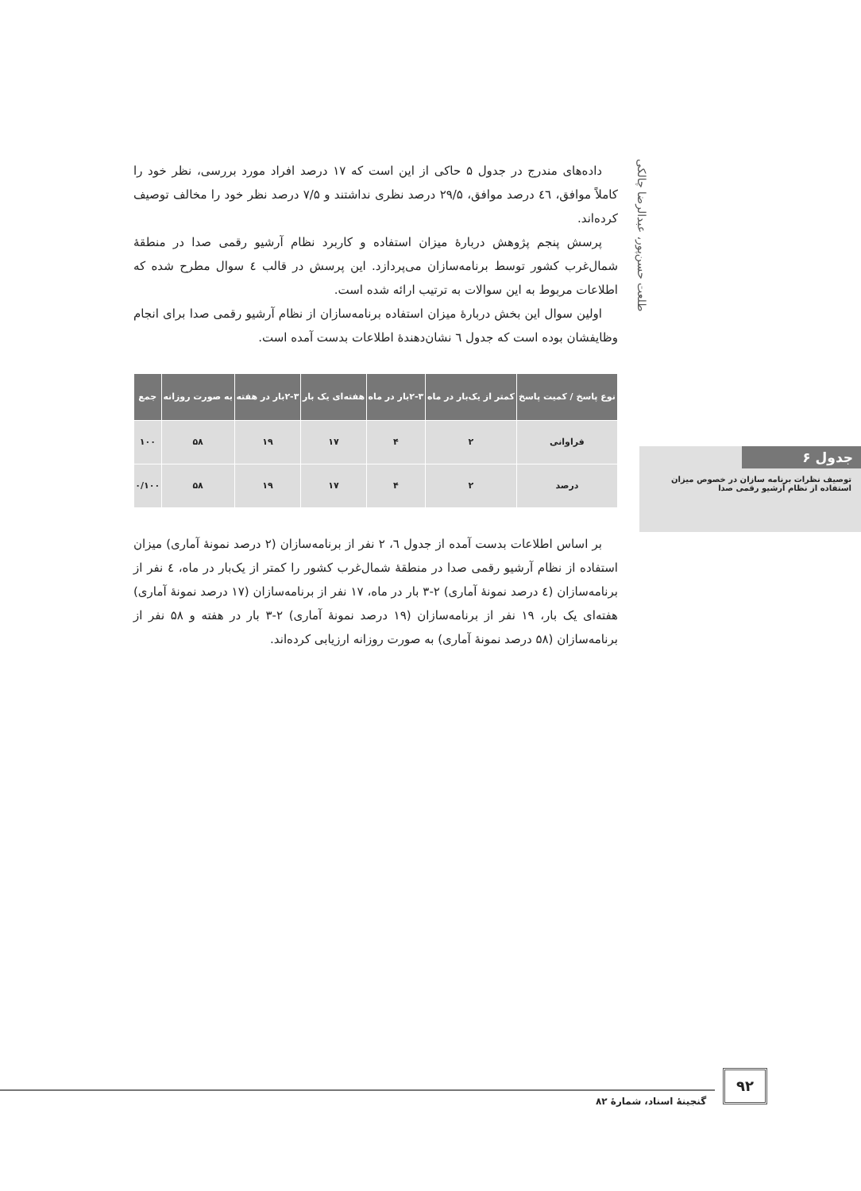طلعت حسن‌پور، عبدالرضا چالکی
داده‌های مندرج در جدول ۵ حاکی از این است که ۱۷ درصد افراد مورد بررسی، نظر خود را کاملاً موافق، ٤٦ درصد موافق، ۲۹/۵ درصد نظری نداشتند و ۷/۵ درصد نظر خود را مخالف توصیف کرده‌اند.
پرسش پنجم پژوهش دربارهٔ میزان استفاده و کاربرد نظام آرشیو رقمی صدا در منطقهٔ شمال‌غرب کشور توسط برنامه‌سازان می‌پردازد. این پرسش در قالب ٤ سوال مطرح شده که اطلاعات مربوط به این سوالات به ترتیب ارائه شده است.
اولین سوال این بخش دربارهٔ میزان استفاده برنامه‌سازان از نظام آرشیو رقمی صدا برای انجام وظایفشان بوده است که جدول ٦ نشان‌دهندهٔ اطلاعات بدست آمده است.
| نوع پاسخ / کمیت پاسخ | کمتر از یک‌بار در ماه | ۲-۳بار در ماه | هفته‌ای یک بار | ۲-۳بار در هفته | به صورت روزانه | جمع |
| --- | --- | --- | --- | --- | --- | --- |
| فراوانی | ۲ | ۴ | ۱۷ | ۱۹ | ۵۸ | ۱۰۰ |
| درصد | ۲ | ۴ | ۱۷ | ۱۹ | ۵۸ | ۰/۱۰۰ |
بر اساس اطلاعات بدست آمده از جدول ٦، ۲ نفر از برنامه‌سازان (۲ درصد نمونهٔ آماری) میزان استفاده از نظام آرشیو رقمی صدا در منطقهٔ شمال‌غرب کشور را کمتر از یک‌بار در ماه، ٤ نفر از برنامه‌سازان (٤ درصد نمونهٔ آماری) ۲-۳ بار در ماه، ۱۷ نفر از برنامه‌سازان (۱۷ درصد نمونهٔ آماری) هفته‌ای یک بار، ۱۹ نفر از برنامه‌سازان (۱۹ درصد نمونهٔ آماری) ۲-۳ بار در هفته و ۵۸ نفر از برنامه‌سازان (۵۸ درصد نمونهٔ آماری) به صورت روزانه ارزیابی کرده‌اند.
جدول ۶
توصیف نظرات برنامه سازان در خصوص میزان استفاده از نظام آرشیو رقمی صدا
۹۲
گنجینهٔ اسناد، شمارهٔ ۸۲